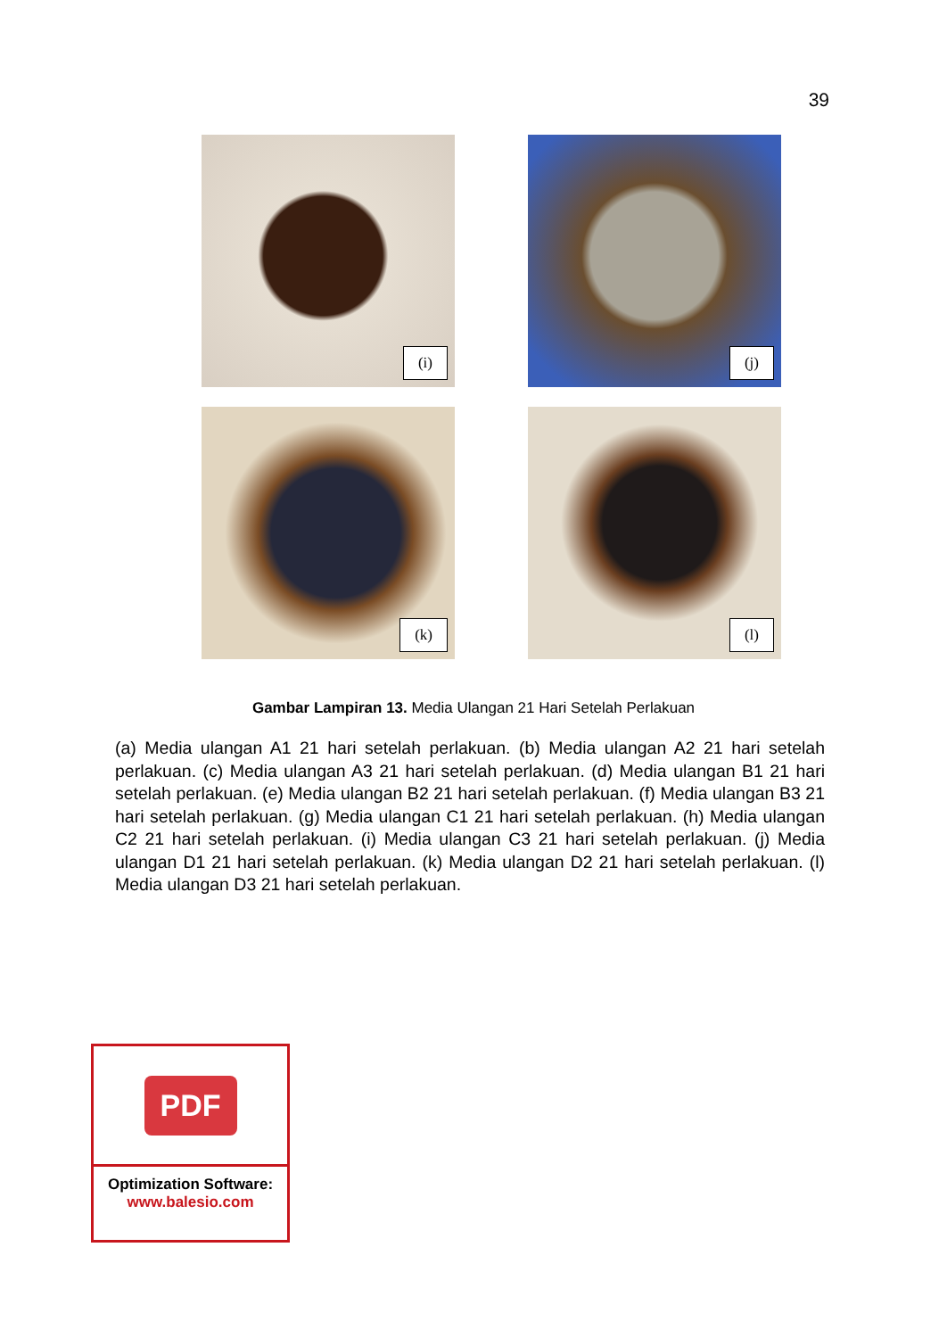39
(i)
(j)
(k)
(l)
Gambar Lampiran 13. Media Ulangan 21 Hari Setelah Perlakuan
(a) Media ulangan A1 21 hari setelah perlakuan. (b) Media ulangan A2 21 hari setelah perlakuan. (c) Media ulangan A3 21 hari setelah perlakuan. (d) Media ulangan B1 21 hari setelah perlakuan. (e) Media ulangan B2 21 hari setelah perlakuan. (f) Media ulangan B3 21 hari setelah perlakuan. (g) Media ulangan C1 21 hari setelah perlakuan. (h) Media ulangan C2 21 hari setelah perlakuan. (i) Media ulangan C3 21 hari setelah perlakuan. (j) Media ulangan D1 21 hari setelah perlakuan. (k) Media ulangan D2 21 hari setelah perlakuan. (l) Media ulangan D3 21 hari setelah perlakuan.
PDF
Optimization Software:
www.balesio.com